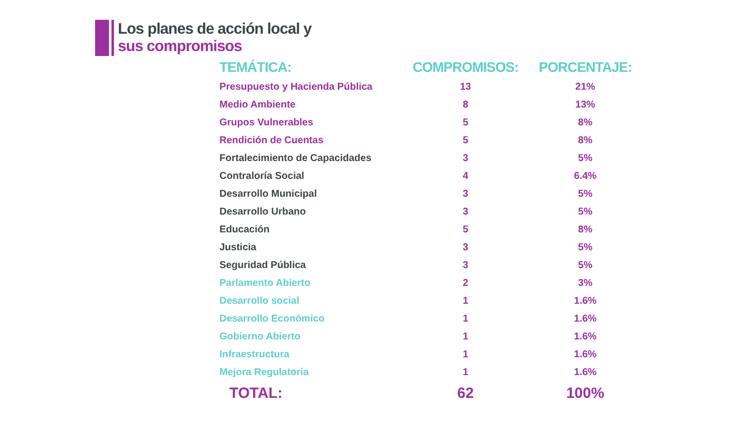Los planes de acción local y
sus compromisos
| TEMÁTICA: | COMPROMISOS: | PORCENTAJE: |
| --- | --- | --- |
| Presupuesto y Hacienda Pública | 13 | 21% |
| Medio Ambiente | 8 | 13% |
| Grupos Vulnerables | 5 | 8% |
| Rendición de Cuentas | 5 | 8% |
| Fortalecimiento de Capacidades | 3 | 5% |
| Contraloría Social | 4 | 6.4% |
| Desarrollo Municipal | 3 | 5% |
| Desarrollo Urbano | 3 | 5% |
| Educación | 5 | 8% |
| Justicia | 3 | 5% |
| Seguridad Pública | 3 | 5% |
| Parlamento Abierto | 2 | 3% |
| Desarrollo social | 1 | 1.6% |
| Desarrollo Económico | 1 | 1.6% |
| Gobierno Abierto | 1 | 1.6% |
| Infraestructura | 1 | 1.6% |
| Mejora Regulatoria | 1 | 1.6% |
| TOTAL: | 62 | 100% |